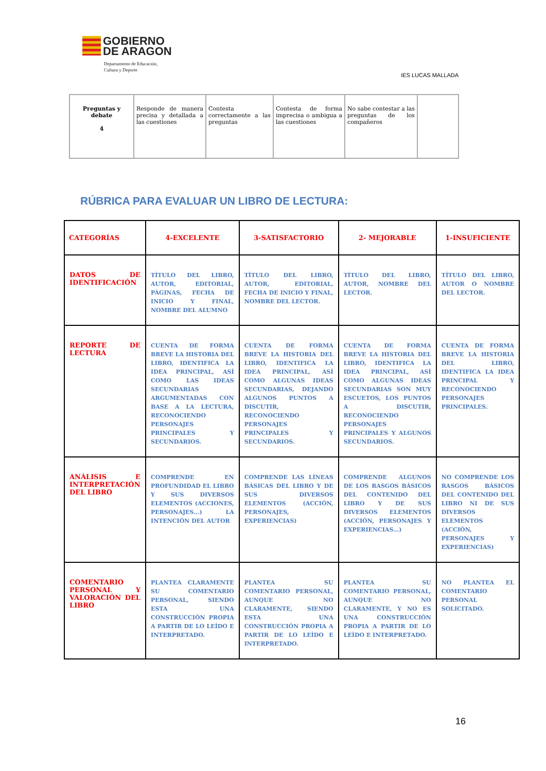GOBIERNO
DE ARAGON
Departamento de Educación,
Cultura y Deporte
IES LUCAS MALLADA
| Preguntas y debate 4 | Responde de manera precisa y detallada a las cuestiones | Contesta correctamente a las preguntas | Contesta de forma imprecisa o ambigua a las cuestiones | No sabe contestar a las preguntas de los compañeros | |
RÚBRICA PARA EVALUAR UN LIBRO DE LECTURA:
| CATEGORÍAS | 4-EXCELENTE | 3-SATISFACTORIO | 2- MEJORABLE | 1-INSUFICIENTE |
| --- | --- | --- | --- | --- |
| DATOS DE IDENTIFICACIÓN | TÍTULO DEL LIBRO, AUTOR, EDITORIAL, PÁGINAS, FECHA DE INICIO Y FINAL, NOMBRE DEL ALUMNO | TÍTULO DEL LIBRO, AUTOR, EDITORIAL, FECHA DE INICIO Y FINAL, NOMBRE DEL LECTOR. | TÍTULO DEL LIBRO, AUTOR, NOMBRE DEL LECTOR. | TÍTULO DEL LIBRO, AUTOR O NOMBRE DEL LECTOR. |
| REPORTE DE LECTURA | CUENTA DE FORMA BREVE LA HISTORIA DEL LIBRO, IDENTIFICA LA IDEA PRINCIPAL, ASÍ COMO LAS IDEAS SECUNDARIAS ARGUMENTADAS CON BASE A LA LECTURA, RECONOCIENDO PERSONAJES PRINCIPALES Y SECUNDARIOS. | CUENTA DE FORMA BREVE LA HISTORIA DEL LIBRO, IDENTIFICA LA IDEA PRINCIPAL, ASÍ COMO ALGUNAS IDEAS SECUNDARIAS, DEJANDO ALGUNOS PUNTOS A DISCUTIR, RECONOCIENDO PERSONAJES PRINCIPALES Y SECUNDARIOS. | CUENTA DE FORMA BREVE LA HISTORIA DEL LIBRO, IDENTIFICA LA IDEA PRINCIPAL, ASÍ COMO ALGUNAS IDEAS SECUNDARIAS SON MUY ESCUETOS, LOS PUNTOS A DISCUTIR, RECONOCIENDO PERSONAJES PRINCIPALES Y ALGUNOS SECUNDARIOS. | CUENTA DE FORMA BREVE LA HISTORIA DEL LIBRO, IDENTIFICA LA IDEA PRINCIPAL Y RECONOCIENDO PERSONAJES PRINCIPALES. |
| ANÁLISIS E INTERPRETACIÓN DEL LIBRO | COMPRENDE EN PROFUNDIDAD EL LIBRO Y SUS DIVERSOS ELEMENTOS (ACCIONES, PERSONAJES…) LA INTENCIÓN DEL AUTOR | COMPRENDE LAS LÍNEAS BÁSICAS DEL LIBRO Y DE SUS DIVERSOS ELEMENTOS (ACCIÓN, PERSONAJES, EXPERIENCIAS) | COMPRENDE ALGUNOS DE LOS RASGOS BÁSICOS DEL CONTENIDO DEL LIBRO Y DE SUS DIVERSOS ELEMENTOS (ACCIÓN, PERSONAJES Y EXPERIENCIAS…) | NO COMPRENDE LOS RASGOS BÁSICOS DEL CONTENIDO DEL LIBRO NI DE SUS DIVERSOS ELEMENTOS (ACCIÓN, PERSONAJES Y EXPERIENCIAS) |
| COMENTARIO PERSONAL Y VALORACIÓN DEL LIBRO | PLANTEA CLARAMENTE SU COMENTARIO PERSONAL, SIENDO ESTA UNA CONSTRUCCIÓN PROPIA A PARTIR DE LO LEÍDO E INTERPRETADO. | PLANTEA SU COMENTARIO PERSONAL, AUNQUE NO CLARAMENTE, SIENDO ESTA UNA CONSTRUCCIÓN PROPIA A PARTIR DE LO LEÍDO E INTERPRETADO. | PLANTEA SU COMENTARIO PERSONAL, AUNQUE NO CLARAMENTE, Y NO ES UNA CONSTRUCCIÓN PROPIA A PARTIR DE LO LEÍDO E INTERPRETADO. | NO PLANTEA EL COMENTARIO PERSONAL SOLICITADO. |
16